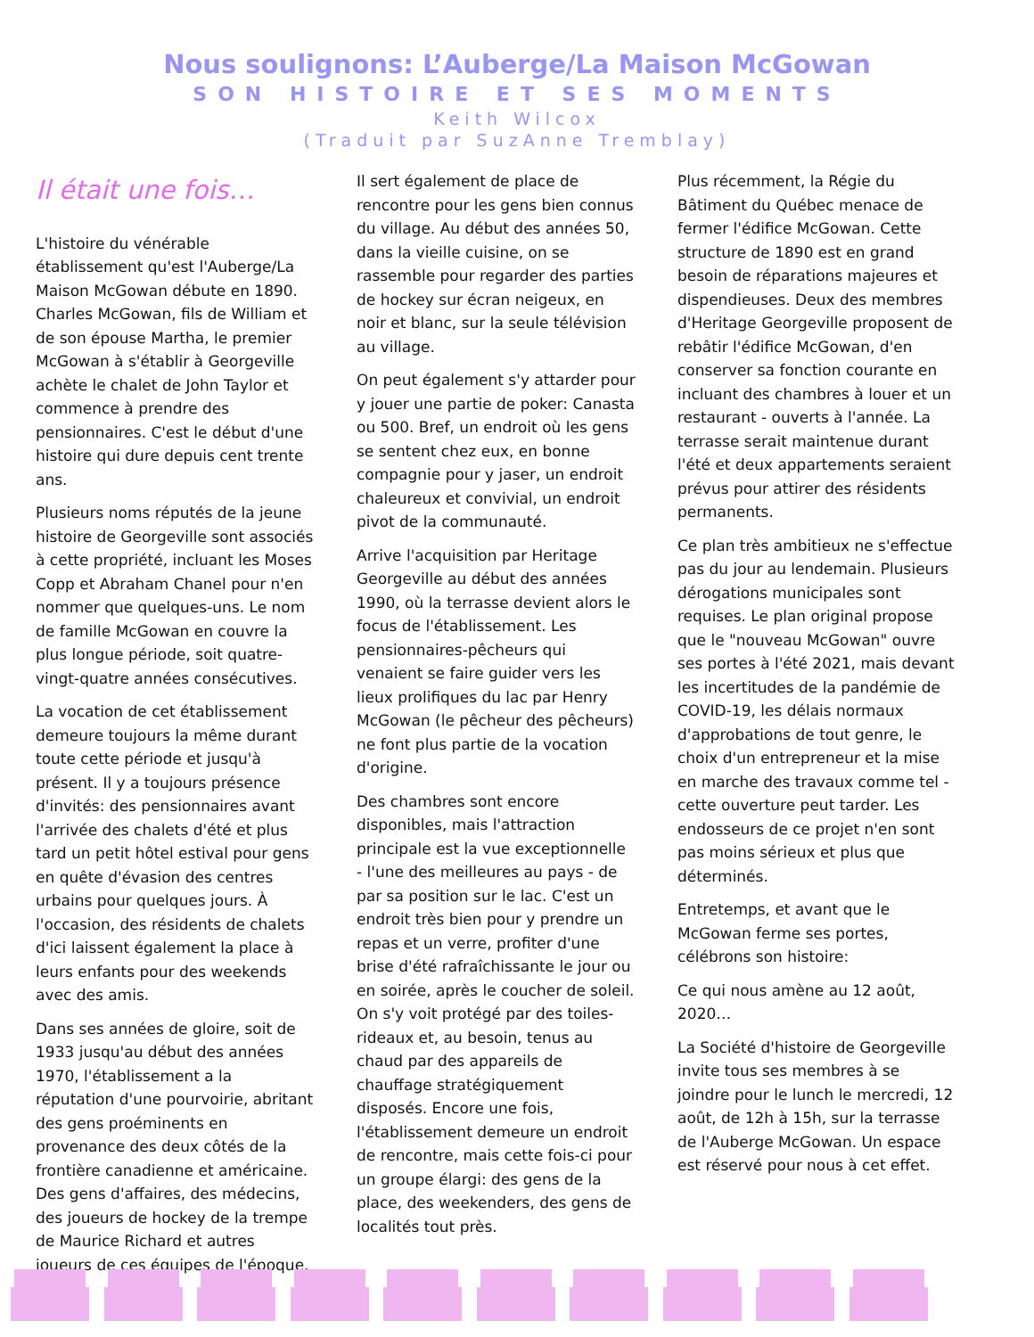Nous soulignons: L’Auberge/La Maison McGowan
SON HISTOIRE ET SES MOMENTS
Keith Wilcox
(Traduit par SuzAnne Tremblay)
Il était une fois…
L'histoire du vénérable établissement qu'est l'Auberge/La Maison McGowan débute en 1890. Charles McGowan, fils de William et de son épouse Martha, le premier McGowan à s'établir à Georgeville achète le chalet de John Taylor et commence à prendre des pensionnaires. C'est le début d'une histoire qui dure depuis cent trente ans.
Plusieurs noms réputés de la jeune histoire de Georgeville sont associés à cette propriété, incluant les Moses Copp et Abraham Chanel pour n'en nommer que quelques-uns. Le nom de famille McGowan en couvre la plus longue période, soit quatre-vingt-quatre années consécutives.
La vocation de cet établissement demeure toujours la même durant toute cette période et jusqu'à présent. Il y a toujours présence d'invités: des pensionnaires avant l'arrivée des chalets d'été et plus tard un petit hôtel estival pour gens en quête d'évasion des centres urbains pour quelques jours. À l'occasion, des résidents de chalets d'ici laissent également la place à leurs enfants pour des weekends avec des amis.
Dans ses années de gloire, soit de 1933 jusqu'au début des années 1970, l'établissement a la réputation d'une pourvoirie, abritant des gens proéminents en provenance des deux côtés de la frontière canadienne et américaine. Des gens d'affaires, des médecins, des joueurs de hockey de la trempe de Maurice Richard et autres joueurs de ces équipes de l'époque.
Il sert également de place de rencontre pour les gens bien connus du village. Au début des années 50, dans la vieille cuisine, on se rassemble pour regarder des parties de hockey sur écran neigeux, en noir et blanc, sur la seule télévision au village.
On peut également s'y attarder pour y jouer une partie de poker: Canasta ou 500. Bref, un endroit où les gens se sentent chez eux, en bonne compagnie pour y jaser, un endroit chaleureux et convivial, un endroit pivot de la communauté.
Arrive l'acquisition par Heritage Georgeville au début des années 1990, où la terrasse devient alors le focus de l'établissement. Les pensionnaires-pêcheurs qui venaient se faire guider vers les lieux prolifiques du lac par Henry McGowan (le pêcheur des pêcheurs) ne font plus partie de la vocation d'origine.
Des chambres sont encore disponibles, mais l'attraction principale est la vue exceptionnelle - l'une des meilleures au pays - de par sa position sur le lac. C'est un endroit très bien pour y prendre un repas et un verre, profiter d'une brise d'été rafraîchissante le jour ou en soirée, après le coucher de soleil. On s'y voit protégé par des toiles-rideaux et, au besoin, tenus au chaud par des appareils de chauffage stratégiquement disposés. Encore une fois, l'établissement demeure un endroit de rencontre, mais cette fois-ci pour un groupe élargi: des gens de la place, des weekenders, des gens de localités tout près.
Plus récemment, la Régie du Bâtiment du Québec menace de fermer l'édifice McGowan. Cette structure de 1890 est en grand besoin de réparations majeures et dispendieuses. Deux des membres d'Heritage Georgeville proposent de rebâtir l'édifice McGowan, d'en conserver sa fonction courante en incluant des chambres à louer et un restaurant - ouverts à l'année. La terrasse serait maintenue durant l'été et deux appartements seraient prévus pour attirer des résidents permanents.
Ce plan très ambitieux ne s'effectue pas du jour au lendemain. Plusieurs dérogations municipales sont requises. Le plan original propose que le "nouveau McGowan" ouvre ses portes à l'été 2021, mais devant les incertitudes de la pandémie de COVID-19, les délais normaux d'approbations de tout genre, le choix d'un entrepreneur et la mise en marche des travaux comme tel - cette ouverture peut tarder. Les endosseurs de ce projet n'en sont pas moins sérieux et plus que déterminés.
Entretemps, et avant que le McGowan ferme ses portes, célébrons son histoire:
Ce qui nous amène au 12 août, 2020…
La Société d'histoire de Georgeville invite tous ses membres à se joindre pour le lunch le mercredi, 12 août, de 12h à 15h, sur la terrasse de l'Auberge McGowan. Un espace est réservé pour nous à cet effet.